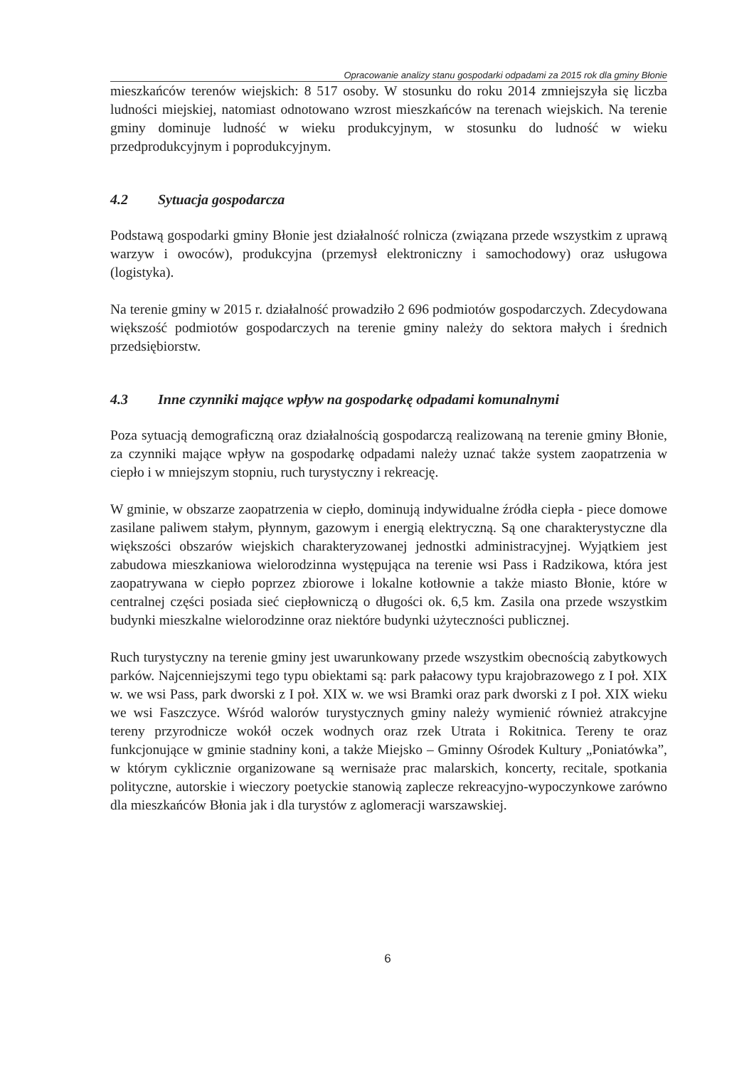Opracowanie analizy stanu gospodarki odpadami za 2015 rok dla gminy Błonie
mieszkańców terenów wiejskich: 8 517 osoby. W stosunku do roku 2014 zmniejszyła się liczba ludności miejskiej, natomiast odnotowano wzrost mieszkańców na terenach wiejskich. Na terenie gminy dominuje ludność w wieku produkcyjnym, w stosunku do ludność w wieku przedprodukcyjnym i poprodukcyjnym.
4.2 Sytuacja gospodarcza
Podstawą gospodarki gminy Błonie jest działalność rolnicza (związana przede wszystkim z uprawą warzyw i owoców), produkcyjna (przemysł elektroniczny i samochodowy) oraz usługowa (logistyka).
Na terenie gminy w 2015 r. działalność prowadziło 2 696 podmiotów gospodarczych. Zdecydowana większość podmiotów gospodarczych na terenie gminy należy do sektora małych i średnich przedsiębiorstw.
4.3 Inne czynniki mające wpływ na gospodarkę odpadami komunalnymi
Poza sytuacją demograficzną oraz działalnością gospodarczą realizowaną na terenie gminy Błonie, za czynniki mające wpływ na gospodarkę odpadami należy uznać także system zaopatrzenia w ciepło i w mniejszym stopniu, ruch turystyczny i rekreację.
W gminie, w obszarze zaopatrzenia w ciepło, dominują indywidualne źródła ciepła - piece domowe zasilane paliwem stałym, płynnym, gazowym i energią elektryczną. Są one charakterystyczne dla większości obszarów wiejskich charakteryzowanej jednostki administracyjnej. Wyjątkiem jest zabudowa mieszkaniowa wielorodzinna występująca na terenie wsi Pass i Radzikowa, która jest zaopatrywana w ciepło poprzez zbiorowe i lokalne kotłownie a także miasto Błonie, które w centralnej części posiada sieć ciepłowniczą o długości ok. 6,5 km. Zasila ona przede wszystkim budynki mieszkalne wielorodzinne oraz niektóre budynki użyteczności publicznej.
Ruch turystyczny na terenie gminy jest uwarunkowany przede wszystkim obecnością zabytkowych parków. Najcenniejszymi tego typu obiektami są: park pałacowy typu krajobrazowego z I poł. XIX w. we wsi Pass, park dworski z I poł. XIX w. we wsi Bramki oraz park dworski z I poł. XIX wieku we wsi Faszczyce. Wśród walorów turystycznych gminy należy wymienić również atrakcyjne tereny przyrodnicze wokół oczek wodnych oraz rzek Utrata i Rokitnica. Tereny te oraz funkcjonujące w gminie stadniny koni, a także Miejsko – Gminny Ośrodek Kultury „Poniatówka”, w którym cyklicznie organizowane są wernisaże prac malarskich, koncerty, recitale, spotkania polityczne, autorskie i wieczory poetyckie stanowią zaplecze rekreacyjno-wypoczynkowe zarówno dla mieszkańców Błonia jak i dla turystów z aglomeracji warszawskiej.
6